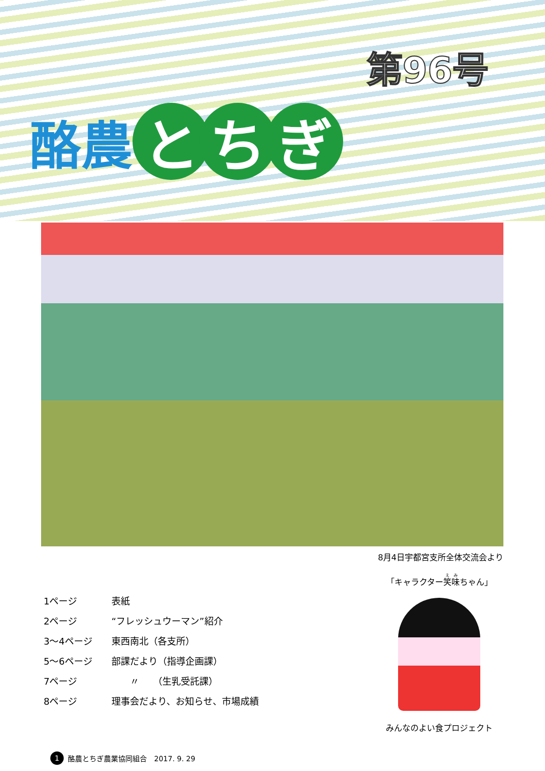第96号
酪農 と ち ぎ
8月4日宇都宮支所全体交流会より
1ページ 表紙
2ページ “フレッシュウーマン”紹介
3～4ページ 東西南北（各支所）
5～6ページ 部課だより（指導企画課）
7ページ　　〃　　（生乳受託課）
8ページ 理事会だより、お知らせ、市場成績
「キャラクター笑味ちゃん」
みんなのよい食プロジェクト
1 酪農とちぎ農業協同組合　2017. 9. 29